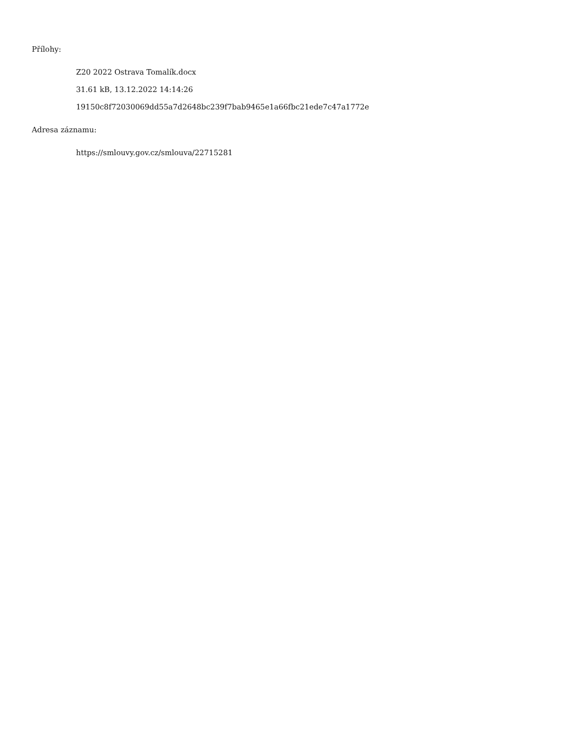Přílohy:
Z20 2022 Ostrava Tomalík.docx
31.61 kB, 13.12.2022 14:14:26
19150c8f72030069dd55a7d2648bc239f7bab9465e1a66fbc21ede7c47a1772e
Adresa záznamu:
https://smlouvy.gov.cz/smlouva/22715281